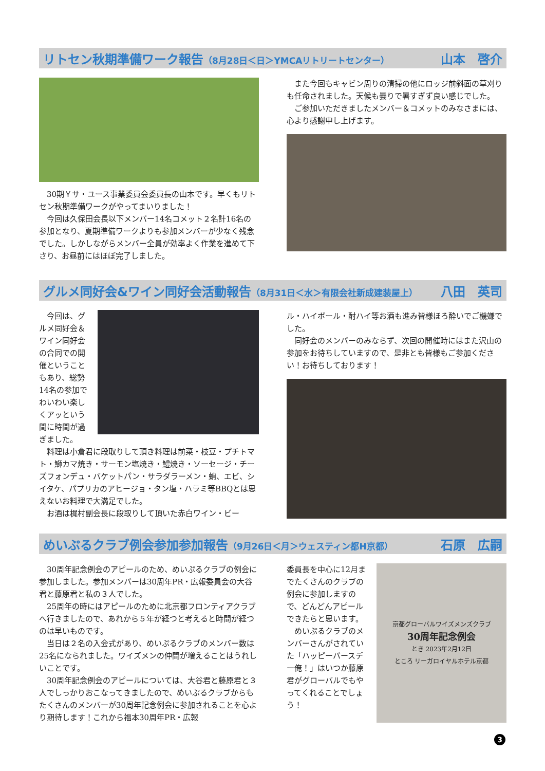リトセン秋期準備ワーク報告（8月28日＜日＞YMCAリトリートセンター） 山本　啓介
30期Ｙサ・ユース事業委員会委員長の山本です。早くもリトセン秋期準備ワークがやってまいりました！
今回は久保田会長以下メンバー14名コメット２名計16名の参加となり、夏期準備ワークよりも参加メンバーが少なく残念でした。しかしながらメンバー全員が効率よく作業を進めて下さり、お昼前にはほぼ完了しました。
また今回もキャビン周りの清掃の他にロッジ前斜面の草刈りも任命されました。天候も曇りで暑すぎず良い感じでした。
ご参加いただきましたメンバー＆コメットのみなさまには、心より感謝申し上げます。
グルメ同好会&ワイン同好会活動報告（8月31日＜水＞有限会社新成建装屋上） 八田　英司
今回は、グルメ同好会＆ワイン同好会の合同での開催ということもあり、総勢14名の参加でわいわい楽しくアッという間に時間が過ぎました。
料理は小倉君に段取りして頂き料理は前菜・枝豆・プチトマト・鰤カマ焼き・サーモン塩焼き・鱧焼き・ソーセージ・チーズフォンデュ・バケットパン・サラダラーメン・蛸、エビ、シイタケ、パプリカのアヒージョ・タン塩・ハラミ等BBQとは思えないお料理で大満足でした。
お酒は梶村副会長に段取りして頂いた赤白ワイン・ビー
ル・ハイボール・酎ハイ等お酒も進み皆様ほろ酔いでご機嫌でした。
同好会のメンバーのみならず、次回の開催時にはまた沢山の参加をお待ちしていますので、是非とも皆様もご参加ください！お待ちしております！
めいぷるクラブ例会参加参加報告（9月26日＜月＞ウェスティン都H京都） 石原　広嗣
30周年記念例会のアピールのため、めいぷるクラブの例会に参加しました。参加メンバーは30周年PR・広報委員会の大谷君と藤原君と私の３人でした。
25周年の時にはアピールのために北京都フロンティアクラブへ行きましたので、あれから５年が経つと考えると時間が経つのは早いものです。
当日は２名の入会式があり、めいぷるクラブのメンバー数は25名になられました。ワイズメンの仲間が増えることはうれしいことです。
30周年記念例会のアピールについては、大谷君と藤原君と３人でしっかりおこなってきましたので、めいぷるクラブからもたくさんのメンバーが30周年記念例会に参加されることを心より期待します！これから福本30周年PR・広報
委員長を中心に12月までたくさんのクラブの例会に参加しますので、どんどんアピールできたらと思います。
めいぷるクラブのメンバーさんがされていた「ハッピーバースデー俺！」はいつか藤原君がグローバルでもやってくれることでしょう！
京都グローバルワイズメンズクラブ
30周年記念例会
とき 2023年2月12日
ところ リーガロイヤルホテル京都
3